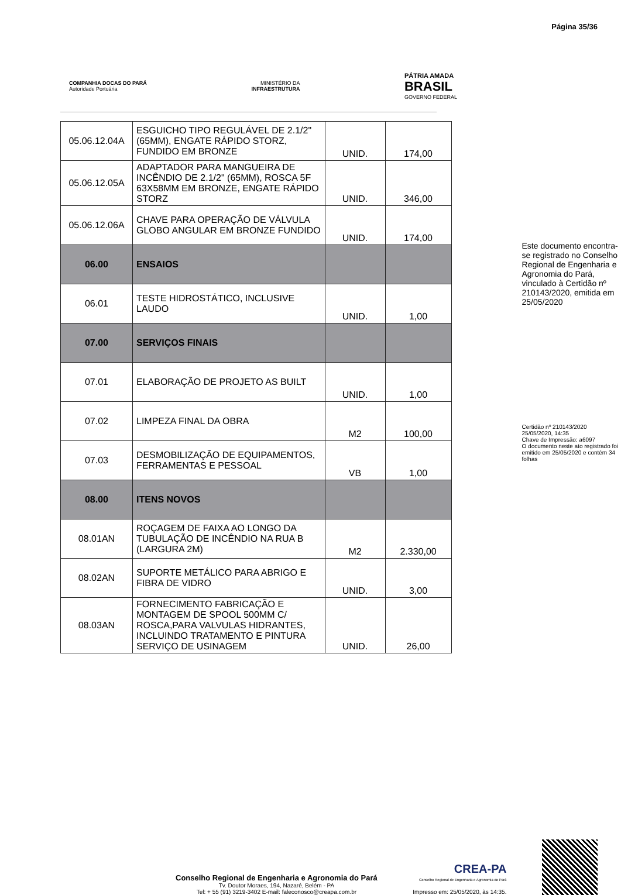Página 35/36
COMPANHIA DOCAS DO PARÁ
Autoridade Portuária
MINISTÉRIO DA
INFRAESTRUTURA
PÁTRIA AMADA
BRASIL
GOVERNO FEDERAL
| 05.06.12.04A | ESGUICHO TIPO REGULÁVEL DE 2.1/2" (65MM), ENGATE RÁPIDO STORZ, FUNDIDO EM BRONZE | UNID. | 174,00 |
| 05.06.12.05A | ADAPTADOR PARA MANGUEIRA DE INCÊNDIO DE 2.1/2" (65MM), ROSCA 5F 63X58MM EM BRONZE, ENGATE RÁPIDO STORZ | UNID. | 346,00 |
| 05.06.12.06A | CHAVE PARA OPERAÇÃO DE VÁLVULA GLOBO ANGULAR EM BRONZE FUNDIDO | UNID. | 174,00 |
| 06.00 | ENSAIOS | | |
| 06.01 | TESTE HIDROSTÁTICO, INCLUSIVE LAUDO | UNID. | 1,00 |
| 07.00 | SERVIÇOS FINAIS | | |
| 07.01 | ELABORAÇÃO DE PROJETO AS BUILT | UNID. | 1,00 |
| 07.02 | LIMPEZA FINAL DA OBRA | M2 | 100,00 |
| 07.03 | DESMOBILIZAÇÃO DE EQUIPAMENTOS, FERRAMENTAS E PESSOAL | VB | 1,00 |
| 08.00 | ITENS NOVOS | | |
| 08.01AN | ROÇAGEM DE FAIXA AO LONGO DA TUBULAÇÃO DE INCÊNDIO NA RUA B (LARGURA 2M) | M2 | 2.330,00 |
| 08.02AN | SUPORTE METÁLICO PARA ABRIGO E FIBRA DE VIDRO | UNID. | 3,00 |
| 08.03AN | FORNECIMENTO FABRICAÇÃO E MONTAGEM DE SPOOL 500MM C/ ROSCA,PARA VALVULAS HIDRANTES, INCLUINDO TRATAMENTO E PINTURA SERVIÇO DE USINAGEM | UNID. | 26,00 |
Este documento encontra-se registrado no Conselho Regional de Engenharia e Agronomia do Pará, vinculado à Certidão nº 210143/2020, emitida em 25/05/2020
Certidão nº 210143/2020
25/05/2020, 14:35
Chave de Impressão: a6097
O documento neste ato registrado foi emitido em 25/05/2020 e contém 34 folhas
Conselho Regional de Engenharia e Agronomia do Pará
Tv. Doutor Moraes, 194, Nazaré, Belém - PA
Tel: + 55 (91) 3219-3402 E-mail: faleconosco@creapa.com.br
CREA-PA
Conselho Regional de Engenharia e Agronomia do Pará
Impresso em: 25/05/2020, às 14:35.